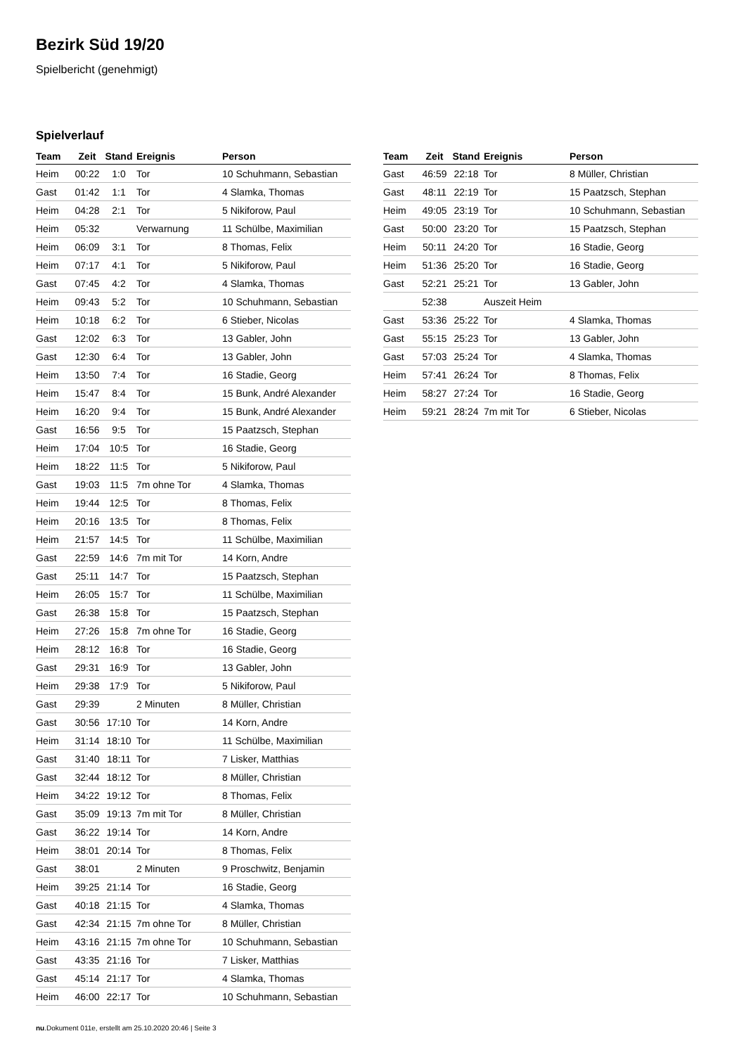Bezirk Süd 19/20
Spielbericht (genehmigt)
Spielverlauf
| Team | Zeit | Stand | Ereignis | Person |
| --- | --- | --- | --- | --- |
| Heim | 00:22 | 1:0 | Tor | 10 Schuhmann, Sebastian |
| Gast | 01:42 | 1:1 | Tor | 4 Slamka, Thomas |
| Heim | 04:28 | 2:1 | Tor | 5 Nikiforow, Paul |
| Heim | 05:32 | | Verwarnung | 11 Schülbe, Maximilian |
| Heim | 06:09 | 3:1 | Tor | 8 Thomas, Felix |
| Heim | 07:17 | 4:1 | Tor | 5 Nikiforow, Paul |
| Gast | 07:45 | 4:2 | Tor | 4 Slamka, Thomas |
| Heim | 09:43 | 5:2 | Tor | 10 Schuhmann, Sebastian |
| Heim | 10:18 | 6:2 | Tor | 6 Stieber, Nicolas |
| Gast | 12:02 | 6:3 | Tor | 13 Gabler, John |
| Gast | 12:30 | 6:4 | Tor | 13 Gabler, John |
| Heim | 13:50 | 7:4 | Tor | 16 Stadie, Georg |
| Heim | 15:47 | 8:4 | Tor | 15 Bunk, André Alexander |
| Heim | 16:20 | 9:4 | Tor | 15 Bunk, André Alexander |
| Gast | 16:56 | 9:5 | Tor | 15 Paatzsch, Stephan |
| Heim | 17:04 | 10:5 | Tor | 16 Stadie, Georg |
| Heim | 18:22 | 11:5 | Tor | 5 Nikiforow, Paul |
| Gast | 19:03 | 11:5 | 7m ohne Tor | 4 Slamka, Thomas |
| Heim | 19:44 | 12:5 | Tor | 8 Thomas, Felix |
| Heim | 20:16 | 13:5 | Tor | 8 Thomas, Felix |
| Heim | 21:57 | 14:5 | Tor | 11 Schülbe, Maximilian |
| Gast | 22:59 | 14:6 | 7m mit Tor | 14 Korn, Andre |
| Gast | 25:11 | 14:7 | Tor | 15 Paatzsch, Stephan |
| Heim | 26:05 | 15:7 | Tor | 11 Schülbe, Maximilian |
| Gast | 26:38 | 15:8 | Tor | 15 Paatzsch, Stephan |
| Heim | 27:26 | 15:8 | 7m ohne Tor | 16 Stadie, Georg |
| Heim | 28:12 | 16:8 | Tor | 16 Stadie, Georg |
| Gast | 29:31 | 16:9 | Tor | 13 Gabler, John |
| Heim | 29:38 | 17:9 | Tor | 5 Nikiforow, Paul |
| Gast | 29:39 | | 2 Minuten | 8 Müller, Christian |
| Gast | 30:56 | 17:10 | Tor | 14 Korn, Andre |
| Heim | 31:14 | 18:10 | Tor | 11 Schülbe, Maximilian |
| Gast | 31:40 | 18:11 | Tor | 7 Lisker, Matthias |
| Gast | 32:44 | 18:12 | Tor | 8 Müller, Christian |
| Heim | 34:22 | 19:12 | Tor | 8 Thomas, Felix |
| Gast | 35:09 | 19:13 | 7m mit Tor | 8 Müller, Christian |
| Gast | 36:22 | 19:14 | Tor | 14 Korn, Andre |
| Heim | 38:01 | 20:14 | Tor | 8 Thomas, Felix |
| Gast | 38:01 | | 2 Minuten | 9 Proschwitz, Benjamin |
| Heim | 39:25 | 21:14 | Tor | 16 Stadie, Georg |
| Gast | 40:18 | 21:15 | Tor | 4 Slamka, Thomas |
| Gast | 42:34 | 21:15 | 7m ohne Tor | 8 Müller, Christian |
| Heim | 43:16 | 21:15 | 7m ohne Tor | 10 Schuhmann, Sebastian |
| Gast | 43:35 | 21:16 | Tor | 7 Lisker, Matthias |
| Gast | 45:14 | 21:17 | Tor | 4 Slamka, Thomas |
| Heim | 46:00 | 22:17 | Tor | 10 Schuhmann, Sebastian |
| Team | Zeit | Stand | Ereignis | Person |
| --- | --- | --- | --- | --- |
| Gast | 46:59 | 22:18 | Tor | 8 Müller, Christian |
| Gast | 48:11 | 22:19 | Tor | 15 Paatzsch, Stephan |
| Heim | 49:05 | 23:19 | Tor | 10 Schuhmann, Sebastian |
| Gast | 50:00 | 23:20 | Tor | 15 Paatzsch, Stephan |
| Heim | 50:11 | 24:20 | Tor | 16 Stadie, Georg |
| Heim | 51:36 | 25:20 | Tor | 16 Stadie, Georg |
| Gast | 52:21 | 25:21 | Tor | 13 Gabler, John |
| | 52:38 | | Auszeit Heim | |
| Gast | 53:36 | 25:22 | Tor | 4 Slamka, Thomas |
| Gast | 55:15 | 25:23 | Tor | 13 Gabler, John |
| Gast | 57:03 | 25:24 | Tor | 4 Slamka, Thomas |
| Heim | 57:41 | 26:24 | Tor | 8 Thomas, Felix |
| Heim | 58:27 | 27:24 | Tor | 16 Stadie, Georg |
| Heim | 59:21 | 28:24 | 7m mit Tor | 6 Stieber, Nicolas |
nu.Dokument 011e, erstellt am 25.10.2020 20:46 | Seite 3